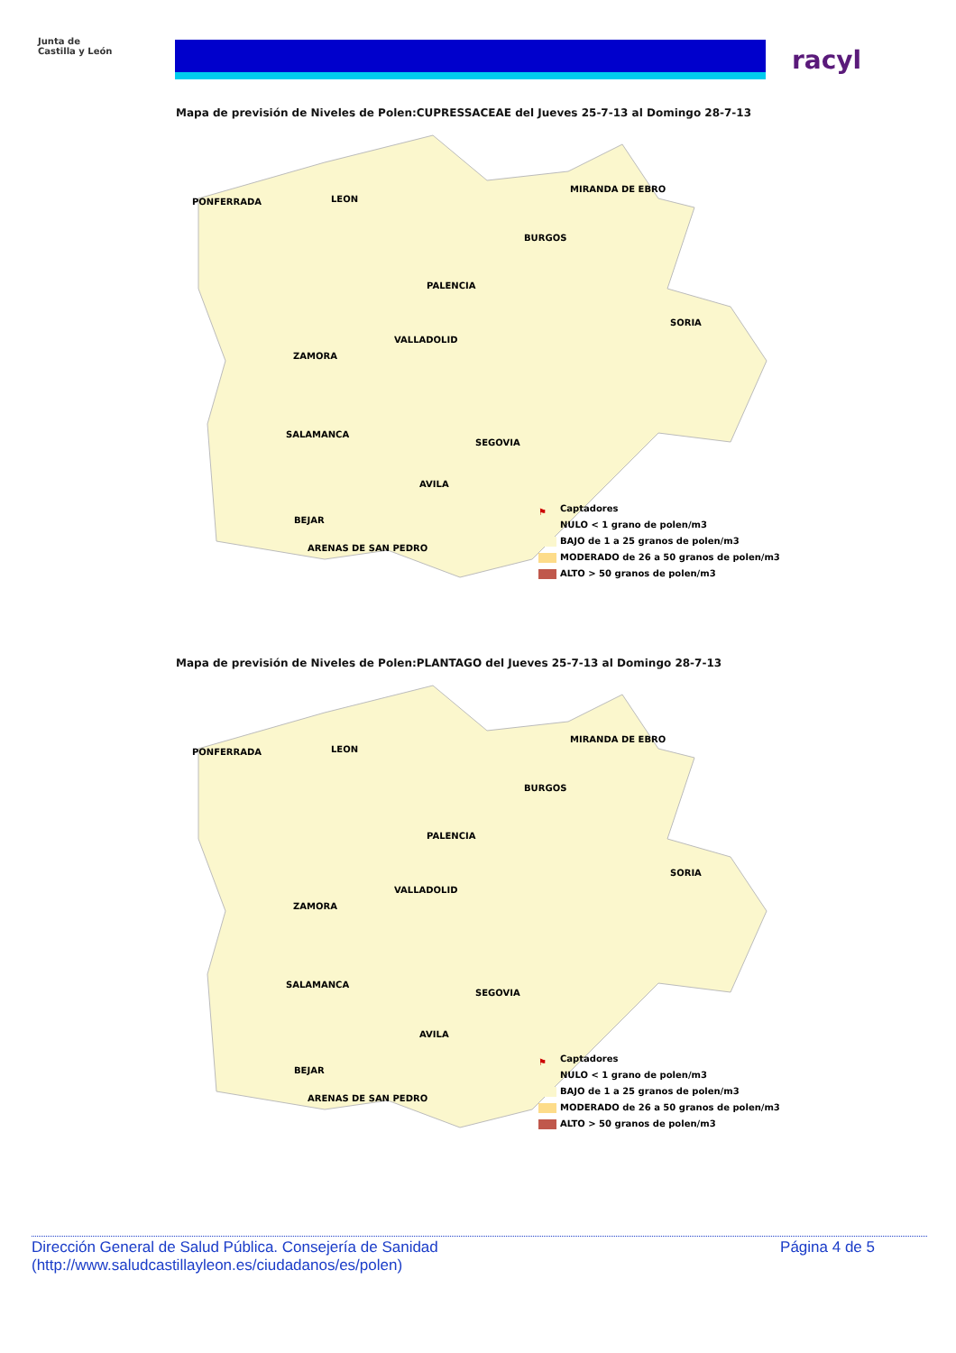Junta de
Castilla y León
racyl
Mapa de previsión de Niveles de Polen:CUPRESSACEAE del Jueves 25-7-13 al Domingo 28-7-13
PONFERRADA LEON
MIRANDA DE EBRO
BURGOS
PALENCIA
SORIA
VALLADOLID
ZAMORA
SALAMANCA
SEGOVIA
AVILA
BEJAR
ARENAS DE SAN PEDRO
⚑ Captadores
NULO < 1 grano de polen/m3
BAJO de 1 a 25 granos de polen/m3
MODERADO de 26 a 50 granos de polen/m3
ALTO > 50 granos de polen/m3
Mapa de previsión de Niveles de Polen:PLANTAGO del Jueves 25-7-13 al Domingo 28-7-13
PONFERRADA LEON
MIRANDA DE EBRO
BURGOS
PALENCIA
SORIA
VALLADOLID
ZAMORA
SALAMANCA
SEGOVIA
AVILA
BEJAR
ARENAS DE SAN PEDRO
⚑ Captadores
NULO < 1 grano de polen/m3
BAJO de 1 a 25 granos de polen/m3
MODERADO de 26 a 50 granos de polen/m3
ALTO > 50 granos de polen/m3
Dirección General de Salud Pública. Consejería de Sanidad
(http://www.saludcastillayleon.es/ciudadanos/es/polen) Página 4 de 5